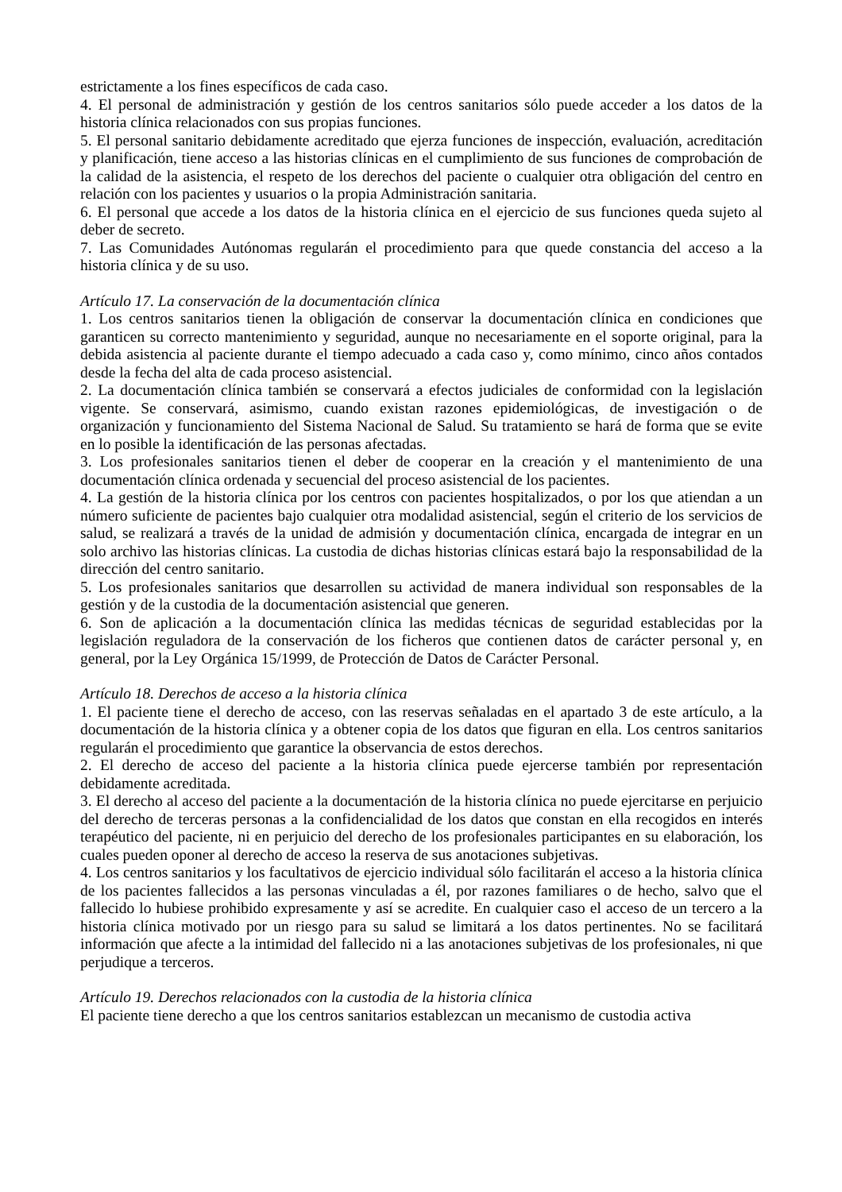estrictamente a los fines específicos de cada caso.
4. El personal de administración y gestión de los centros sanitarios sólo puede acceder a los datos de la historia clínica relacionados con sus propias funciones.
5. El personal sanitario debidamente acreditado que ejerza funciones de inspección, evaluación, acreditación y planificación, tiene acceso a las historias clínicas en el cumplimiento de sus funciones de comprobación de la calidad de la asistencia, el respeto de los derechos del paciente o cualquier otra obligación del centro en relación con los pacientes y usuarios o la propia Administración sanitaria.
6. El personal que accede a los datos de la historia clínica en el ejercicio de sus funciones queda sujeto al deber de secreto.
7. Las Comunidades Autónomas regularán el procedimiento para que quede constancia del acceso a la historia clínica y de su uso.
Artículo 17. La conservación de la documentación clínica
1. Los centros sanitarios tienen la obligación de conservar la documentación clínica en condiciones que garanticen su correcto mantenimiento y seguridad, aunque no necesariamente en el soporte original, para la debida asistencia al paciente durante el tiempo adecuado a cada caso y, como mínimo, cinco años contados desde la fecha del alta de cada proceso asistencial.
2. La documentación clínica también se conservará a efectos judiciales de conformidad con la legislación vigente. Se conservará, asimismo, cuando existan razones epidemiológicas, de investigación o de organización y funcionamiento del Sistema Nacional de Salud. Su tratamiento se hará de forma que se evite en lo posible la identificación de las personas afectadas.
3. Los profesionales sanitarios tienen el deber de cooperar en la creación y el mantenimiento de una documentación clínica ordenada y secuencial del proceso asistencial de los pacientes.
4. La gestión de la historia clínica por los centros con pacientes hospitalizados, o por los que atiendan a un número suficiente de pacientes bajo cualquier otra modalidad asistencial, según el criterio de los servicios de salud, se realizará a través de la unidad de admisión y documentación clínica, encargada de integrar en un solo archivo las historias clínicas. La custodia de dichas historias clínicas estará bajo la responsabilidad de la dirección del centro sanitario.
5. Los profesionales sanitarios que desarrollen su actividad de manera individual son responsables de la gestión y de la custodia de la documentación asistencial que generen.
6. Son de aplicación a la documentación clínica las medidas técnicas de seguridad establecidas por la legislación reguladora de la conservación de los ficheros que contienen datos de carácter personal y, en general, por la Ley Orgánica 15/1999, de Protección de Datos de Carácter Personal.
Artículo 18. Derechos de acceso a la historia clínica
1. El paciente tiene el derecho de acceso, con las reservas señaladas en el apartado 3 de este artículo, a la documentación de la historia clínica y a obtener copia de los datos que figuran en ella. Los centros sanitarios regularán el procedimiento que garantice la observancia de estos derechos.
2. El derecho de acceso del paciente a la historia clínica puede ejercerse también por representación debidamente acreditada.
3. El derecho al acceso del paciente a la documentación de la historia clínica no puede ejercitarse en perjuicio del derecho de terceras personas a la confidencialidad de los datos que constan en ella recogidos en interés terapéutico del paciente, ni en perjuicio del derecho de los profesionales participantes en su elaboración, los cuales pueden oponer al derecho de acceso la reserva de sus anotaciones subjetivas.
4. Los centros sanitarios y los facultativos de ejercicio individual sólo facilitarán el acceso a la historia clínica de los pacientes fallecidos a las personas vinculadas a él, por razones familiares o de hecho, salvo que el fallecido lo hubiese prohibido expresamente y así se acredite. En cualquier caso el acceso de un tercero a la historia clínica motivado por un riesgo para su salud se limitará a los datos pertinentes. No se facilitará información que afecte a la intimidad del fallecido ni a las anotaciones subjetivas de los profesionales, ni que perjudique a terceros.
Artículo 19. Derechos relacionados con la custodia de la historia clínica
El paciente tiene derecho a que los centros sanitarios establezcan un mecanismo de custodia activa